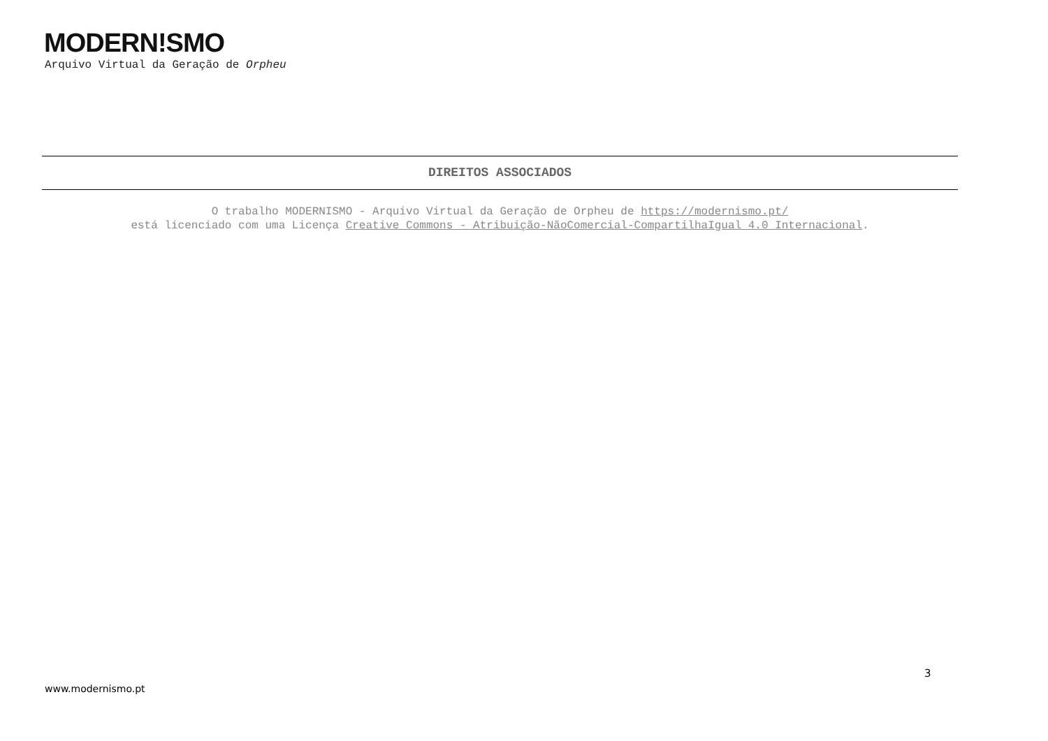MODERN!SMO
Arquivo Virtual da Geração de Orpheu
DIREITOS ASSOCIADOS
O trabalho MODERNISMO - Arquivo Virtual da Geração de Orpheu de https://modernismo.pt/
está licenciado com uma Licença Creative Commons - Atribuição-NãoComercial-CompartilhaIgual 4.0 Internacional.
3
www.modernismo.pt